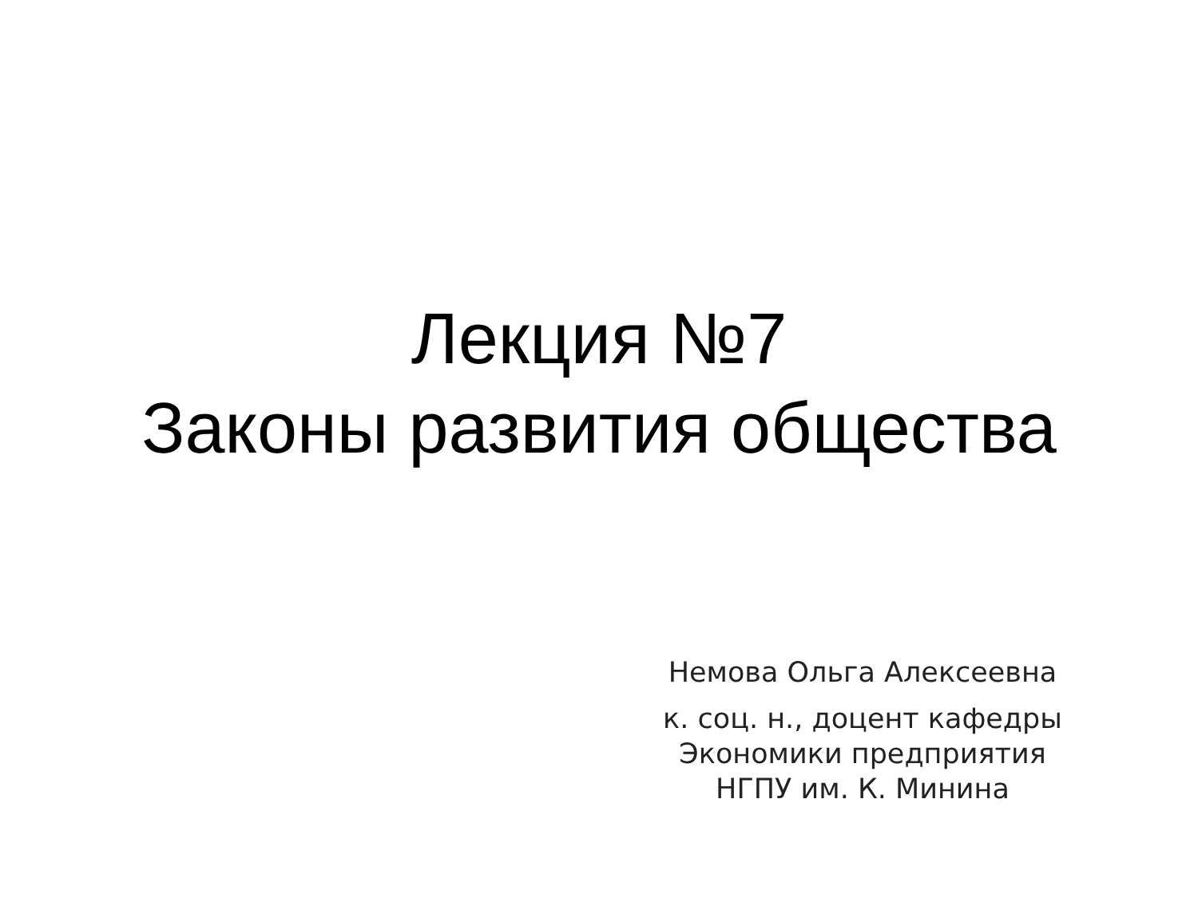Лекция №7
Законы развития общества
Немова Ольга Алексеевна
к. соц. н., доцент кафедры
Экономики предприятия
НГПУ им. К. Минина